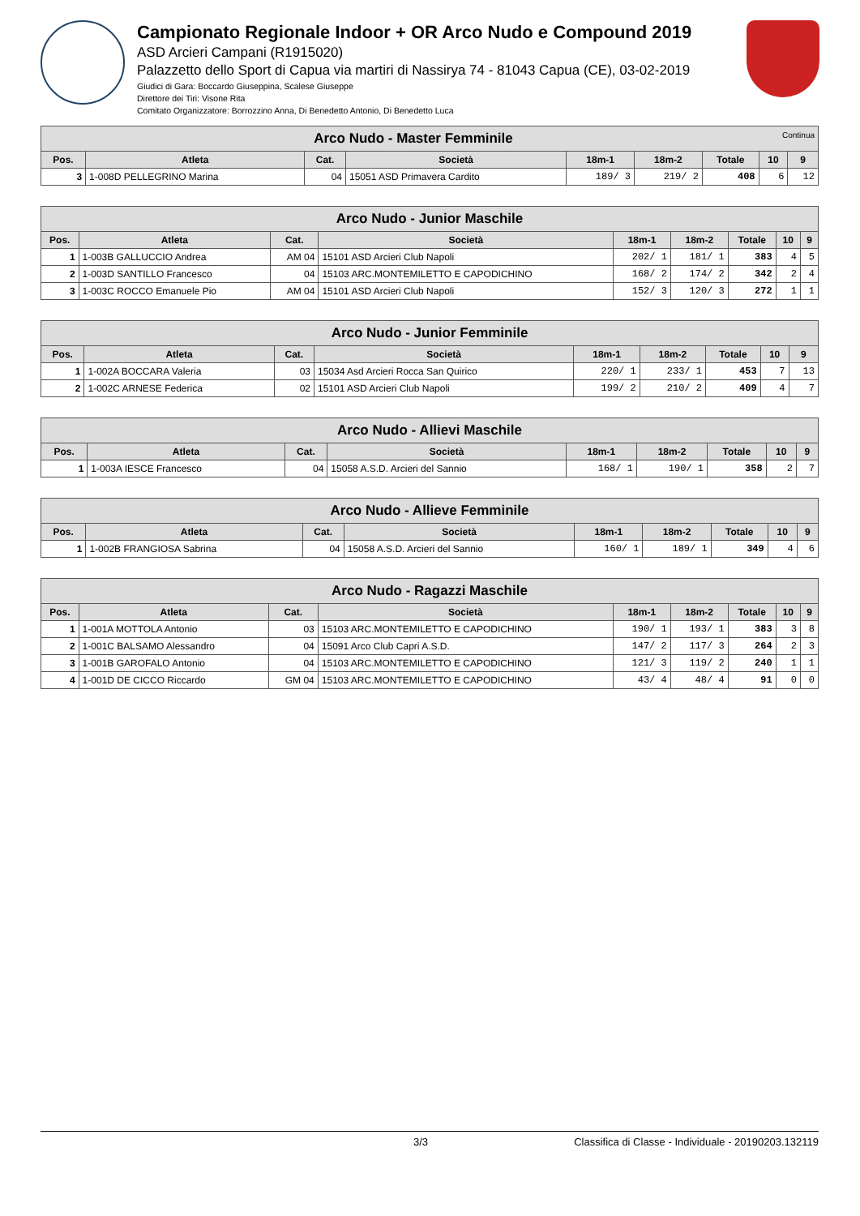Campionato Regionale Indoor + OR Arco Nudo e Compound 2019
ASD Arcieri Campani (R1915020)
Palazzetto dello Sport di Capua via martiri di Nassirya 74 - 81043 Capua (CE), 03-02-2019
Giudici di Gara: Boccardo Giuseppina, Scalese Giuseppe
Direttore dei Tiri: Visone Rita
Comitato Organizzatore: Borrozzino Anna, Di Benedetto Antonio, Di Benedetto Luca
| Arco Nudo - Master Femminile Continua | | | | | | | | |
| --- | --- | --- | --- | --- | --- | --- | --- | --- |
| Pos. | Atleta | Cat. | Società | 18m-1 | 18m-2 | Totale | 10 | 9 |
| 3 | 1-008D PELLEGRINO Marina | 04 | 15051 ASD Primavera Cardito | 189/ 3 | 219/ 2 | 408 | 6 | 12 |
| Arco Nudo - Junior Maschile | | | | | | | | |
| --- | --- | --- | --- | --- | --- | --- | --- | --- |
| Pos. | Atleta | Cat. | Società | 18m-1 | 18m-2 | Totale | 10 | 9 |
| 1 | 1-003B GALLUCCIO Andrea | AM 04 | 15101 ASD Arcieri Club Napoli | 202/ 1 | 181/ 1 | 383 | 4 | 5 |
| 2 | 1-003D SANTILLO Francesco | 04 | 15103 ARC.MONTEMILETTO E CAPODICHINO | 168/ 2 | 174/ 2 | 342 | 2 | 4 |
| 3 | 1-003C ROCCO Emanuele Pio | AM 04 | 15101 ASD Arcieri Club Napoli | 152/ 3 | 120/ 3 | 272 | 1 | 1 |
| Arco Nudo - Junior Femminile | | | | | | | | |
| --- | --- | --- | --- | --- | --- | --- | --- | --- |
| Pos. | Atleta | Cat. | Società | 18m-1 | 18m-2 | Totale | 10 | 9 |
| 1 | 1-002A BOCCARA Valeria | 03 | 15034 Asd Arcieri Rocca San Quirico | 220/ 1 | 233/ 1 | 453 | 7 | 13 |
| 2 | 1-002C ARNESE Federica | 02 | 15101 ASD Arcieri Club Napoli | 199/ 2 | 210/ 2 | 409 | 4 | 7 |
| Arco Nudo - Allievi Maschile | | | | | | | | |
| --- | --- | --- | --- | --- | --- | --- | --- | --- |
| Pos. | Atleta | Cat. | Società | 18m-1 | 18m-2 | Totale | 10 | 9 |
| 1 | 1-003A IESCE Francesco | 04 | 15058 A.S.D. Arcieri del Sannio | 168/ 1 | 190/ 1 | 358 | 2 | 7 |
| Arco Nudo - Allieve Femminile | | | | | | | | |
| --- | --- | --- | --- | --- | --- | --- | --- | --- |
| Pos. | Atleta | Cat. | Società | 18m-1 | 18m-2 | Totale | 10 | 9 |
| 1 | 1-002B FRANGIOSA Sabrina | 04 | 15058 A.S.D. Arcieri del Sannio | 160/ 1 | 189/ 1 | 349 | 4 | 6 |
| Arco Nudo - Ragazzi Maschile | | | | | | | | |
| --- | --- | --- | --- | --- | --- | --- | --- | --- |
| Pos. | Atleta | Cat. | Società | 18m-1 | 18m-2 | Totale | 10 | 9 |
| 1 | 1-001A MOTTOLA Antonio | 03 | 15103 ARC.MONTEMILETTO E CAPODICHINO | 190/ 1 | 193/ 1 | 383 | 3 | 8 |
| 2 | 1-001C BALSAMO Alessandro | 04 | 15091 Arco Club Capri A.S.D. | 147/ 2 | 117/ 3 | 264 | 2 | 3 |
| 3 | 1-001B GAROFALO Antonio | 04 | 15103 ARC.MONTEMILETTO E CAPODICHINO | 121/ 3 | 119/ 2 | 240 | 1 | 1 |
| 4 | 1-001D DE CICCO Riccardo | GM 04 | 15103 ARC.MONTEMILETTO E CAPODICHINO | 43/ 4 | 48/ 4 | 91 | 0 | 0 |
3/3 Classifica di Classe - Individuale - 20190203.132119